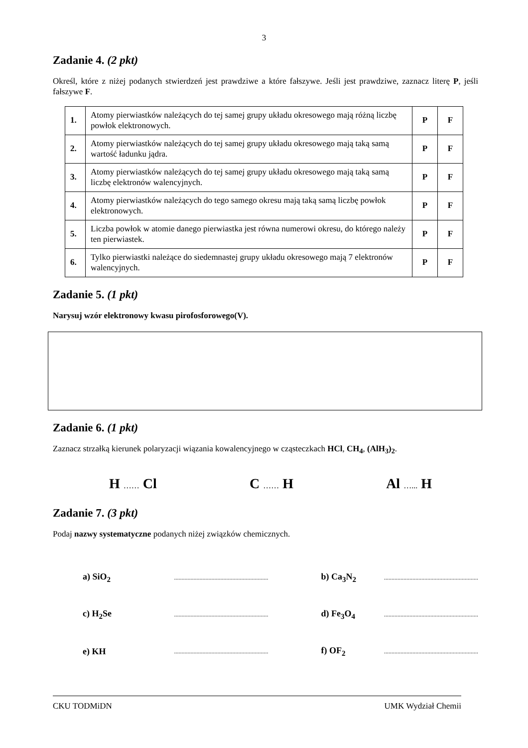3
Zadanie 4. (2 pkt)
Określ, które z niżej podanych stwierdzeń jest prawdziwe a które fałszywe. Jeśli jest prawdziwe, zaznacz literę P, jeśli fałszywe F.
| 1. | Atomy pierwiastków należących do tej samej grupy układu okresowego mają różną liczbę powłok elektronowych. | P | F |
| 2. | Atomy pierwiastków należących do tej samej grupy układu okresowego mają taką samą wartość ładunku jądra. | P | F |
| 3. | Atomy pierwiastków należących do tej samej grupy układu okresowego mają taką samą liczbę elektronów walencyjnych. | P | F |
| 4. | Atomy pierwiastków należących do tego samego okresu mają taką samą liczbę powłok elektronowych. | P | F |
| 5. | Liczba powłok w atomie danego pierwiastka jest równa numerowi okresu, do którego należy ten pierwiastek. | P | F |
| 6. | Tylko pierwiastki należące do siedemnastej grupy układu okresowego mają 7 elektronów walencyjnych. | P | F |
Zadanie 5. (1 pkt)
Narysuj wzór elektronowy kwasu pirofosforowego(V).
Zadanie 6. (1 pkt)
Zaznacz strzałką kierunek polaryzacji wiązania kowalencyjnego w cząsteczkach HCl, CH<sub>4</sub>, (AlH<sub>3</sub>)<sub>2</sub>.
H …… Cl C …… H Al …... H
Zadanie 7. (3 pkt)
Podaj nazwy systematyczne podanych niżej związków chemicznych.
| a) SiO<sub>2</sub> | ............................................................... | b) Ca<sub>3</sub>N<sub>2</sub> | ............................................................... |
| c) H<sub>2</sub>Se | ............................................................... | d) Fe<sub>3</sub>O<sub>4</sub> | ............................................................... |
| e) KH | ............................................................... | f) OF<sub>2</sub> | ............................................................... |
CKU TODMiDN UMK Wydział Chemii